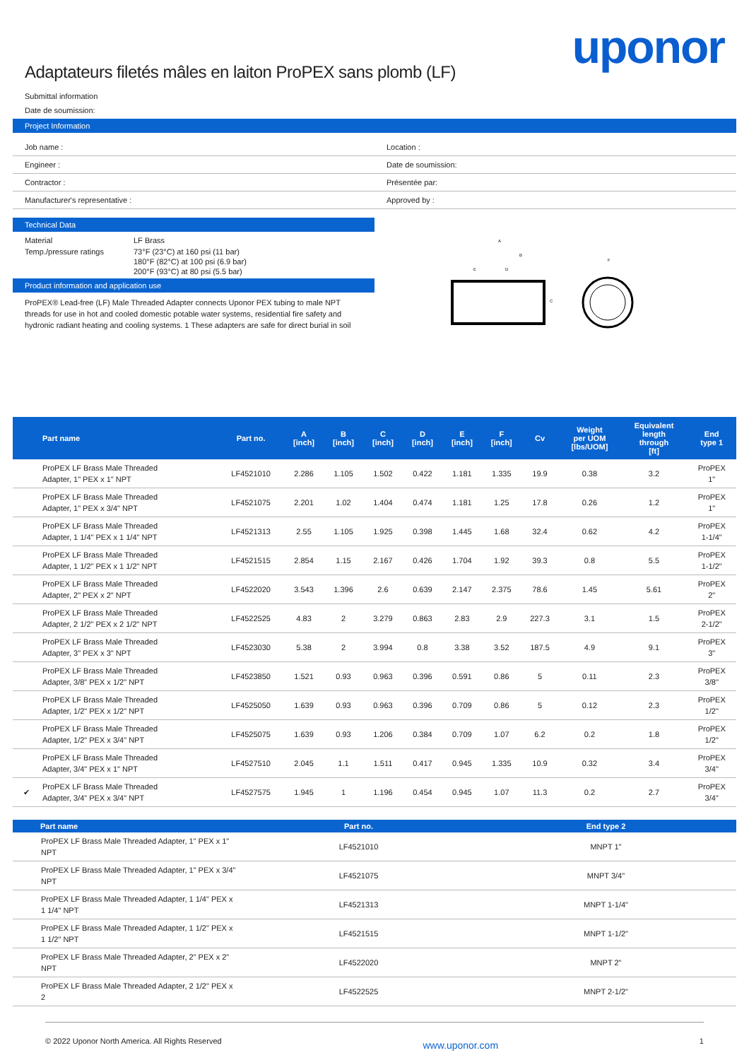uponor
Adaptateurs filetés mâles en laiton ProPEX sans plomb (LF)
Submittal information
Date de soumission:
Project Information
| Job name : | Location : |
| Engineer : | Date de soumission: |
| Contractor : | Présentée par: |
| Manufacturer's representative : | Approved by : |
Technical Data
| Material | LF Brass |
| Temp./pressure ratings | 73°F (23°C) at 160 psi (11 bar) 180°F (82°C) at 100 psi (6.9 bar) 200°F (93°C) at 80 psi (5.5 bar) |
Product information and application use
ProPEX® Lead-free (LF) Male Threaded Adapter connects Uponor PEX tubing to male NPT threads for use in hot and cooled domestic potable water systems, residential fire safety and hydronic radiant heating and cooling systems. 1 These adapters are safe for direct burial in soil
A
B
E
D
F
C
| | Part name | Part no. | A [inch] | B [inch] | C [inch] | D [inch] | E [inch] | F [inch] | Cv | Weight per UOM [lbs/UOM] | Equivalent length through [ft] | End type 1 |
| --- | --- | --- | --- | --- | --- | --- | --- | --- | --- | --- | --- | --- |
| | ProPEX LF Brass Male Threaded Adapter, 1" PEX x 1" NPT | LF4521010 | 2.286 | 1.105 | 1.502 | 0.422 | 1.181 | 1.335 | 19.9 | 0.38 | 3.2 | ProPEX 1" |
| | ProPEX LF Brass Male Threaded Adapter, 1" PEX x 3/4" NPT | LF4521075 | 2.201 | 1.02 | 1.404 | 0.474 | 1.181 | 1.25 | 17.8 | 0.26 | 1.2 | ProPEX 1" |
| | ProPEX LF Brass Male Threaded Adapter, 1 1/4" PEX x 1 1/4" NPT | LF4521313 | 2.55 | 1.105 | 1.925 | 0.398 | 1.445 | 1.68 | 32.4 | 0.62 | 4.2 | ProPEX 1-1/4" |
| | ProPEX LF Brass Male Threaded Adapter, 1 1/2" PEX x 1 1/2" NPT | LF4521515 | 2.854 | 1.15 | 2.167 | 0.426 | 1.704 | 1.92 | 39.3 | 0.8 | 5.5 | ProPEX 1-1/2" |
| | ProPEX LF Brass Male Threaded Adapter, 2" PEX x 2" NPT | LF4522020 | 3.543 | 1.396 | 2.6 | 0.639 | 2.147 | 2.375 | 78.6 | 1.45 | 5.61 | ProPEX 2" |
| | ProPEX LF Brass Male Threaded Adapter, 2 1/2" PEX x 2 1/2" NPT | LF4522525 | 4.83 | 2 | 3.279 | 0.863 | 2.83 | 2.9 | 227.3 | 3.1 | 1.5 | ProPEX 2-1/2" |
| | ProPEX LF Brass Male Threaded Adapter, 3" PEX x 3" NPT | LF4523030 | 5.38 | 2 | 3.994 | 0.8 | 3.38 | 3.52 | 187.5 | 4.9 | 9.1 | ProPEX 3" |
| | ProPEX LF Brass Male Threaded Adapter, 3/8" PEX x 1/2" NPT | LF4523850 | 1.521 | 0.93 | 0.963 | 0.396 | 0.591 | 0.86 | 5 | 0.11 | 2.3 | ProPEX 3/8" |
| | ProPEX LF Brass Male Threaded Adapter, 1/2" PEX x 1/2" NPT | LF4525050 | 1.639 | 0.93 | 0.963 | 0.396 | 0.709 | 0.86 | 5 | 0.12 | 2.3 | ProPEX 1/2" |
| | ProPEX LF Brass Male Threaded Adapter, 1/2" PEX x 3/4" NPT | LF4525075 | 1.639 | 0.93 | 1.206 | 0.384 | 0.709 | 1.07 | 6.2 | 0.2 | 1.8 | ProPEX 1/2" |
| | ProPEX LF Brass Male Threaded Adapter, 3/4" PEX x 1" NPT | LF4527510 | 2.045 | 1.1 | 1.511 | 0.417 | 0.945 | 1.335 | 10.9 | 0.32 | 3.4 | ProPEX 3/4" |
| ✔ | ProPEX LF Brass Male Threaded Adapter, 3/4" PEX x 3/4" NPT | LF4527575 | 1.945 | 1 | 1.196 | 0.454 | 0.945 | 1.07 | 11.3 | 0.2 | 2.7 | ProPEX 3/4" |
| | Part name | Part no. | End type 2 |
| --- | --- | --- | --- |
| | ProPEX LF Brass Male Threaded Adapter, 1" PEX x 1" NPT | LF4521010 | MNPT 1" |
| | ProPEX LF Brass Male Threaded Adapter, 1" PEX x 3/4" NPT | LF4521075 | MNPT 3/4" |
| | ProPEX LF Brass Male Threaded Adapter, 1 1/4" PEX x 1 1/4" NPT | LF4521313 | MNPT 1-1/4" |
| | ProPEX LF Brass Male Threaded Adapter, 1 1/2" PEX x 1 1/2" NPT | LF4521515 | MNPT 1-1/2" |
| | ProPEX LF Brass Male Threaded Adapter, 2" PEX x 2" NPT | LF4522020 | MNPT 2" |
| | ProPEX LF Brass Male Threaded Adapter, 2 1/2" PEX x 2 | LF4522525 | MNPT 2-1/2" |
© 2022 Uponor North America. All Rights Reserved www.uponor.com 1